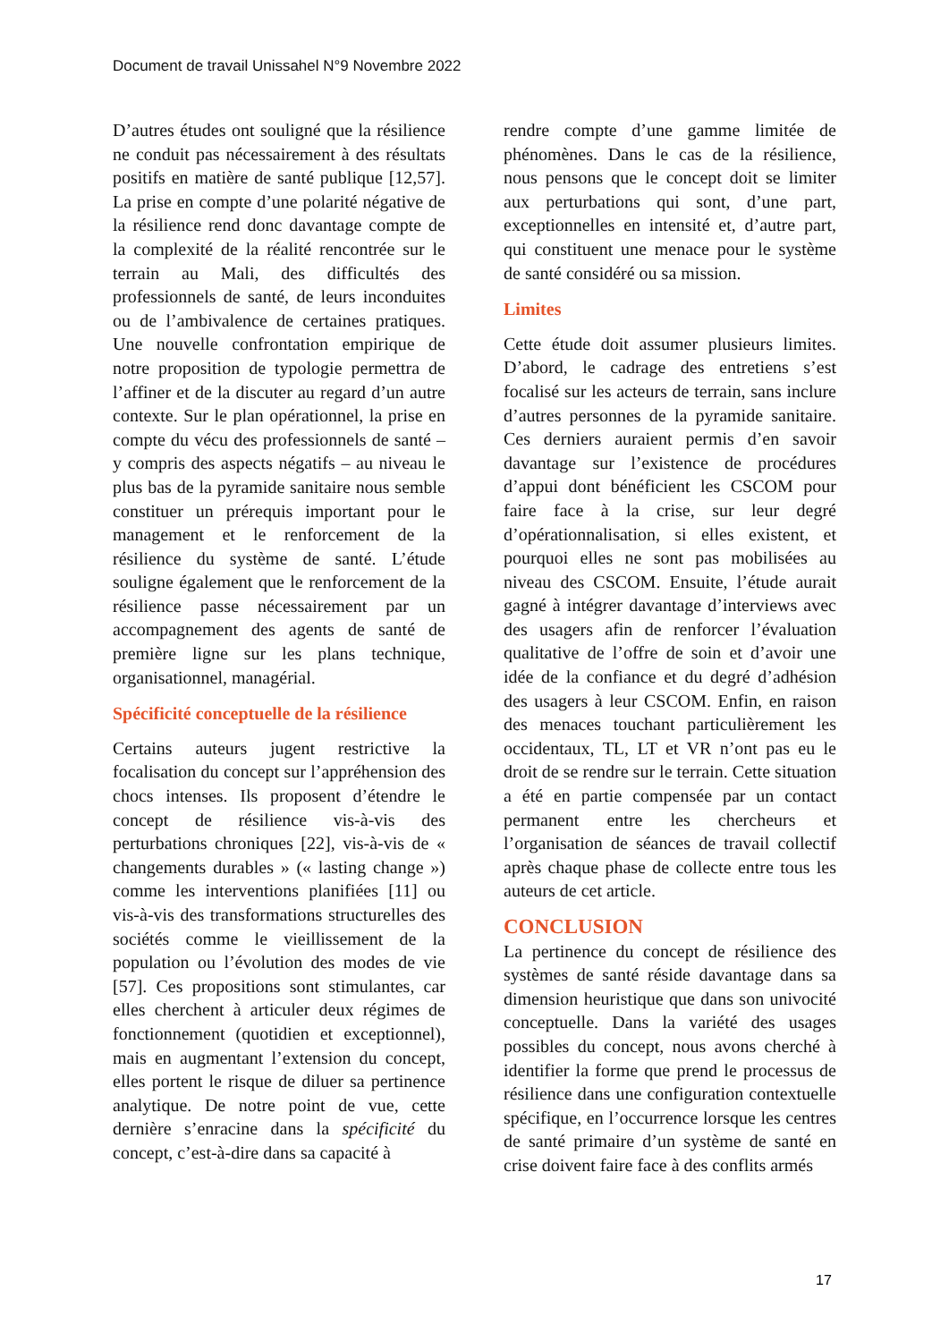Document de travail Unissahel N°9 Novembre 2022
D’autres études ont souligné que la résilience ne conduit pas nécessairement à des résultats positifs en matière de santé publique [12,57]. La prise en compte d’une polarité négative de la résilience rend donc davantage compte de la complexité de la réalité rencontrée sur le terrain au Mali, des difficultés des professionnels de santé, de leurs inconduites ou de l’ambivalence de certaines pratiques. Une nouvelle confrontation empirique de notre proposition de typologie permettra de l’affiner et de la discuter au regard d’un autre contexte. Sur le plan opérationnel, la prise en compte du vécu des professionnels de santé – y compris des aspects négatifs – au niveau le plus bas de la pyramide sanitaire nous semble constituer un prérequis important pour le management et le renforcement de la résilience du système de santé. L’étude souligne également que le renforcement de la résilience passe nécessairement par un accompagnement des agents de santé de première ligne sur les plans technique, organisationnel, managérial.
Spécificité conceptuelle de la résilience
Certains auteurs jugent restrictive la focalisation du concept sur l’appréhension des chocs intenses. Ils proposent d’étendre le concept de résilience vis-à-vis des perturbations chroniques [22], vis-à-vis de « changements durables » (« lasting change ») comme les interventions planifiées [11] ou vis-à-vis des transformations structurelles des sociétés comme le vieillissement de la population ou l’évolution des modes de vie [57]. Ces propositions sont stimulantes, car elles cherchent à articuler deux régimes de fonctionnement (quotidien et exceptionnel), mais en augmentant l’extension du concept, elles portent le risque de diluer sa pertinence analytique. De notre point de vue, cette dernière s’enracine dans la spécificité du concept, c’est-à-dire dans sa capacité à
rendre compte d’une gamme limitée de phénomènes. Dans le cas de la résilience, nous pensons que le concept doit se limiter aux perturbations qui sont, d’une part, exceptionnelles en intensité et, d’autre part, qui constituent une menace pour le système de santé considéré ou sa mission.
Limites
Cette étude doit assumer plusieurs limites. D’abord, le cadrage des entretiens s’est focalisé sur les acteurs de terrain, sans inclure d’autres personnes de la pyramide sanitaire. Ces derniers auraient permis d’en savoir davantage sur l’existence de procédures d’appui dont bénéficient les CSCOM pour faire face à la crise, sur leur degré d’opérationnalisation, si elles existent, et pourquoi elles ne sont pas mobilisées au niveau des CSCOM. Ensuite, l’étude aurait gagné à intégrer davantage d’interviews avec des usagers afin de renforcer l’évaluation qualitative de l’offre de soin et d’avoir une idée de la confiance et du degré d’adhésion des usagers à leur CSCOM. Enfin, en raison des menaces touchant particulièrement les occidentaux, TL, LT et VR n’ont pas eu le droit de se rendre sur le terrain. Cette situation a été en partie compensée par un contact permanent entre les chercheurs et l’organisation de séances de travail collectif après chaque phase de collecte entre tous les auteurs de cet article.
CONCLUSION
La pertinence du concept de résilience des systèmes de santé réside davantage dans sa dimension heuristique que dans son univocité conceptuelle. Dans la variété des usages possibles du concept, nous avons cherché à identifier la forme que prend le processus de résilience dans une configuration contextuelle spécifique, en l’occurrence lorsque les centres de santé primaire d’un système de santé en crise doivent faire face à des conflits armés
17